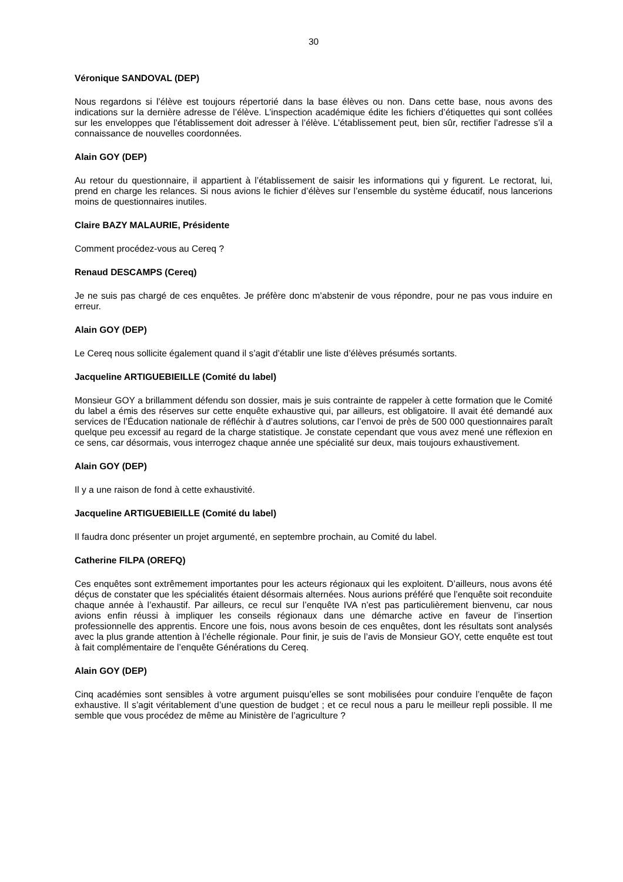30
Véronique SANDOVAL (DEP)
Nous regardons si l’élève est toujours répertorié dans la base élèves ou non. Dans cette base, nous avons des indications sur la dernière adresse de l’élève. L’inspection académique édite les fichiers d’étiquettes qui sont collées sur les enveloppes que l’établissement doit adresser à l’élève. L’établissement peut, bien sûr, rectifier l’adresse s’il a connaissance de nouvelles coordonnées.
Alain GOY (DEP)
Au retour du questionnaire, il appartient à l’établissement de saisir les informations qui y figurent. Le rectorat, lui, prend en charge les relances. Si nous avions le fichier d’élèves sur l’ensemble du système éducatif, nous lancerions moins de questionnaires inutiles.
Claire BAZY MALAURIE, Présidente
Comment procédez-vous au Cereq ?
Renaud DESCAMPS (Cereq)
Je ne suis pas chargé de ces enquêtes. Je préfère donc m’abstenir de vous répondre, pour ne pas vous induire en erreur.
Alain GOY (DEP)
Le Cereq nous sollicite également quand il s’agit d’établir une liste d’élèves présumés sortants.
Jacqueline ARTIGUEBIEILLE (Comité du label)
Monsieur GOY a brillamment défendu son dossier, mais je suis contrainte de rappeler à cette formation que le Comité du label a émis des réserves sur cette enquête exhaustive qui, par ailleurs, est obligatoire. Il avait été demandé aux services de l’Éducation nationale de réfléchir à d’autres solutions, car l’envoi de près de 500 000 questionnaires paraît quelque peu excessif au regard de la charge statistique. Je constate cependant que vous avez mené une réflexion en ce sens, car désormais, vous interrogez chaque année une spécialité sur deux, mais toujours exhaustivement.
Alain GOY (DEP)
Il y a une raison de fond à cette exhaustivité.
Jacqueline ARTIGUEBIEILLE (Comité du label)
Il faudra donc présenter un projet argumenté, en septembre prochain, au Comité du label.
Catherine FILPA (OREFQ)
Ces enquêtes sont extrêmement importantes pour les acteurs régionaux qui les exploitent. D’ailleurs, nous avons été déçus de constater que les spécialités étaient désormais alternées. Nous aurions préféré que l’enquête soit reconduite chaque année à l’exhaustif. Par ailleurs, ce recul sur l’enquête IVA n’est pas particulièrement bienvenu, car nous avions enfin réussi à impliquer les conseils régionaux dans une démarche active en faveur de l’insertion professionnelle des apprentis. Encore une fois, nous avons besoin de ces enquêtes, dont les résultats sont analysés avec la plus grande attention à l’échelle régionale. Pour finir, je suis de l’avis de Monsieur GOY, cette enquête est tout à fait complémentaire de l’enquête Générations du Cereq.
Alain GOY (DEP)
Cinq académies sont sensibles à votre argument puisqu’elles se sont mobilisées pour conduire l’enquête de façon exhaustive. Il s’agit véritablement d’une question de budget ; et ce recul nous a paru le meilleur repli possible. Il me semble que vous procédez de même au Ministère de l’agriculture ?